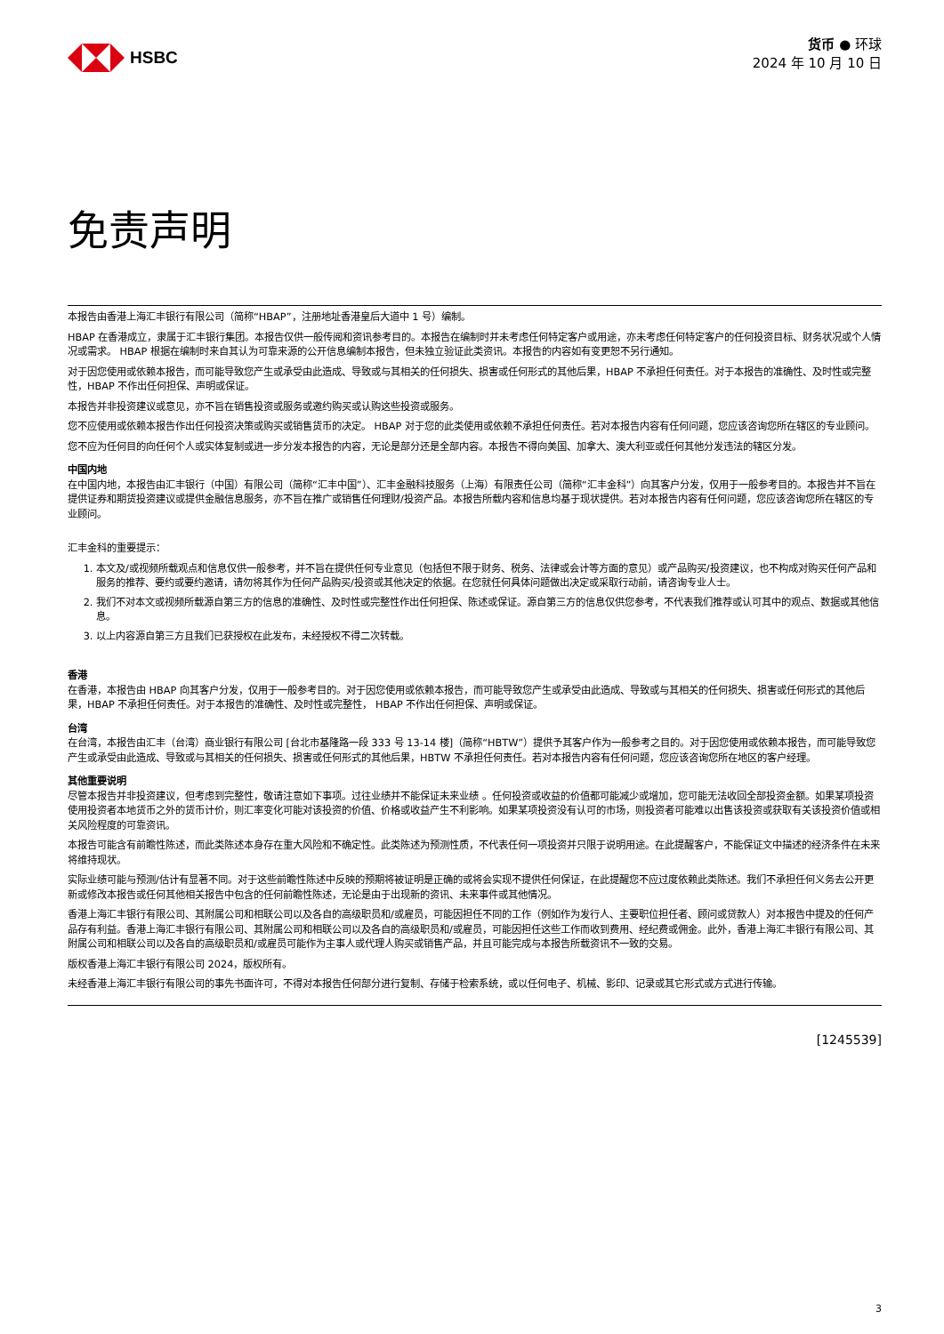HSBC
货币 ● 环球
2024 年 10 月 10 日
免责声明
本报告由香港上海汇丰银行有限公司（简称“HBAP”，注册地址香港皇后大道中 1 号）编制。
HBAP 在香港成立，隶属于汇丰银行集团。本报告仅供一般传阅和资讯参考目的。本报告在编制时并未考虑任何特定客户或用途，亦未考虑任何特定客户的任何投资目标、财务状况或个人情况或需求。 HBAP 根据在编制时来自其认为可靠来源的公开信息编制本报告，但未独立验证此类资讯。本报告的内容如有变更恕不另行通知。
对于因您使用或依赖本报告，而可能导致您产生或承受由此造成、导致或与其相关的任何损失、损害或任何形式的其他后果，HBAP 不承担任何责任。对于本报告的准确性、及时性或完整性，HBAP 不作出任何担保、声明或保证。
本报告并非投资建议或意见，亦不旨在销售投资或服务或邀约购买或认购这些投资或服务。
您不应使用或依赖本报告作出任何投资决策或购买或销售货币的决定。 HBAP 对于您的此类使用或依赖不承担任何责任。若对本报告内容有任何问题，您应该咨询您所在辖区的专业顾问。
您不应为任何目的向任何个人或实体复制或进一步分发本报告的内容，无论是部分还是全部内容。本报告不得向美国、加拿大、澳大利亚或任何其他分发违法的辖区分发。
中国内地
在中国内地，本报告由汇丰银行（中国）有限公司（简称“汇丰中国”）、汇丰金融科技服务（上海）有限责任公司（简称“汇丰金科”）向其客户分发，仅用于一般参考目的。本报告并不旨在提供证券和期货投资建议或提供金融信息服务，亦不旨在推广或销售任何理财/投资产品。本报告所载内容和信息均基于现状提供。若对本报告内容有任何问题，您应该咨询您所在辖区的专业顾问。
汇丰金科的重要提示：
1. 本文及/或视频所载观点和信息仅供一般参考，并不旨在提供任何专业意见（包括但不限于财务、税务、法律或会计等方面的意见）或产品购买/投资建议，也不构成对购买任何产品和服务的推荐、要约或要约邀请，请勿将其作为任何产品购买/投资或其他决定的依据。在您就任何具体问题做出决定或采取行动前，请咨询专业人士。
2. 我们不对本文或视频所载源自第三方的信息的准确性、及时性或完整性作出任何担保、陈述或保证。源自第三方的信息仅供您参考，不代表我们推荐或认可其中的观点、数据或其他信息。
3. 以上内容源自第三方且我们已获授权在此发布，未经授权不得二次转载。
香港
在香港，本报告由 HBAP 向其客户分发，仅用于一般参考目的。对于因您使用或依赖本报告，而可能导致您产生或承受由此造成、导致或与其相关的任何损失、损害或任何形式的其他后果，HBAP 不承担任何责任。对于本报告的准确性、及时性或完整性， HBAP 不作出任何担保、声明或保证。
台湾
在台湾，本报告由汇丰（台湾）商业银行有限公司 [台北市基隆路一段 333 号 13-14 楼]（简称“HBTW”）提供予其客户作为一般参考之目的。对于因您使用或依赖本报告，而可能导致您产生或承受由此造成、导致或与其相关的任何损失、损害或任何形式的其他后果，HBTW 不承担任何责任。若对本报告内容有任何问题，您应该咨询您所在地区的客户经理。
其他重要说明
尽管本报告并非投资建议，但考虑到完整性，敬请注意如下事项。过往业绩并不能保证未来业绩 。任何投资或收益的价值都可能减少或增加，您可能无法收回全部投资金额。如果某项投资使用投资者本地货币之外的货币计价，则汇率变化可能对该投资的价值、价格或收益产生不利影响。如果某项投资没有认可的市场，则投资者可能难以出售该投资或获取有关该投资价值或相关风险程度的可靠资讯。
本报告可能含有前瞻性陈述，而此类陈述本身存在重大风险和不确定性。此类陈述为预测性质，不代表任何一项投资并只限于说明用途。在此提醒客户，不能保证文中描述的经济条件在未来将维持现状。
实际业绩可能与预测/估计有显著不同。对于这些前瞻性陈述中反映的预期将被证明是正确的或将会实现不提供任何保证，在此提醒您不应过度依赖此类陈述。我们不承担任何义务去公开更新或修改本报告或任何其他相关报告中包含的任何前瞻性陈述，无论是由于出现新的资讯、未来事件或其他情况。
香港上海汇丰银行有限公司、其附属公司和相联公司以及各自的高级职员和/或雇员，可能因担任不同的工作（例如作为发行人、主要职位担任者、顾问或贷款人）对本报告中提及的任何产品存有利益。香港上海汇丰银行有限公司、其附属公司和相联公司以及各自的高级职员和/或雇员，可能因担任这些工作而收到费用、经纪费或佣金。此外，香港上海汇丰银行有限公司、其附属公司和相联公司以及各自的高级职员和/或雇员可能作为主事人或代理人购买或销售产品，并且可能完成与本报告所载资讯不一致的交易。
版权香港上海汇丰银行有限公司 2024，版权所有。
未经香港上海汇丰银行有限公司的事先书面许可，不得对本报告任何部分进行复制、存储于检索系统，或以任何电子、机械、影印、记录或其它形式或方式进行传输。
[1245539]
3